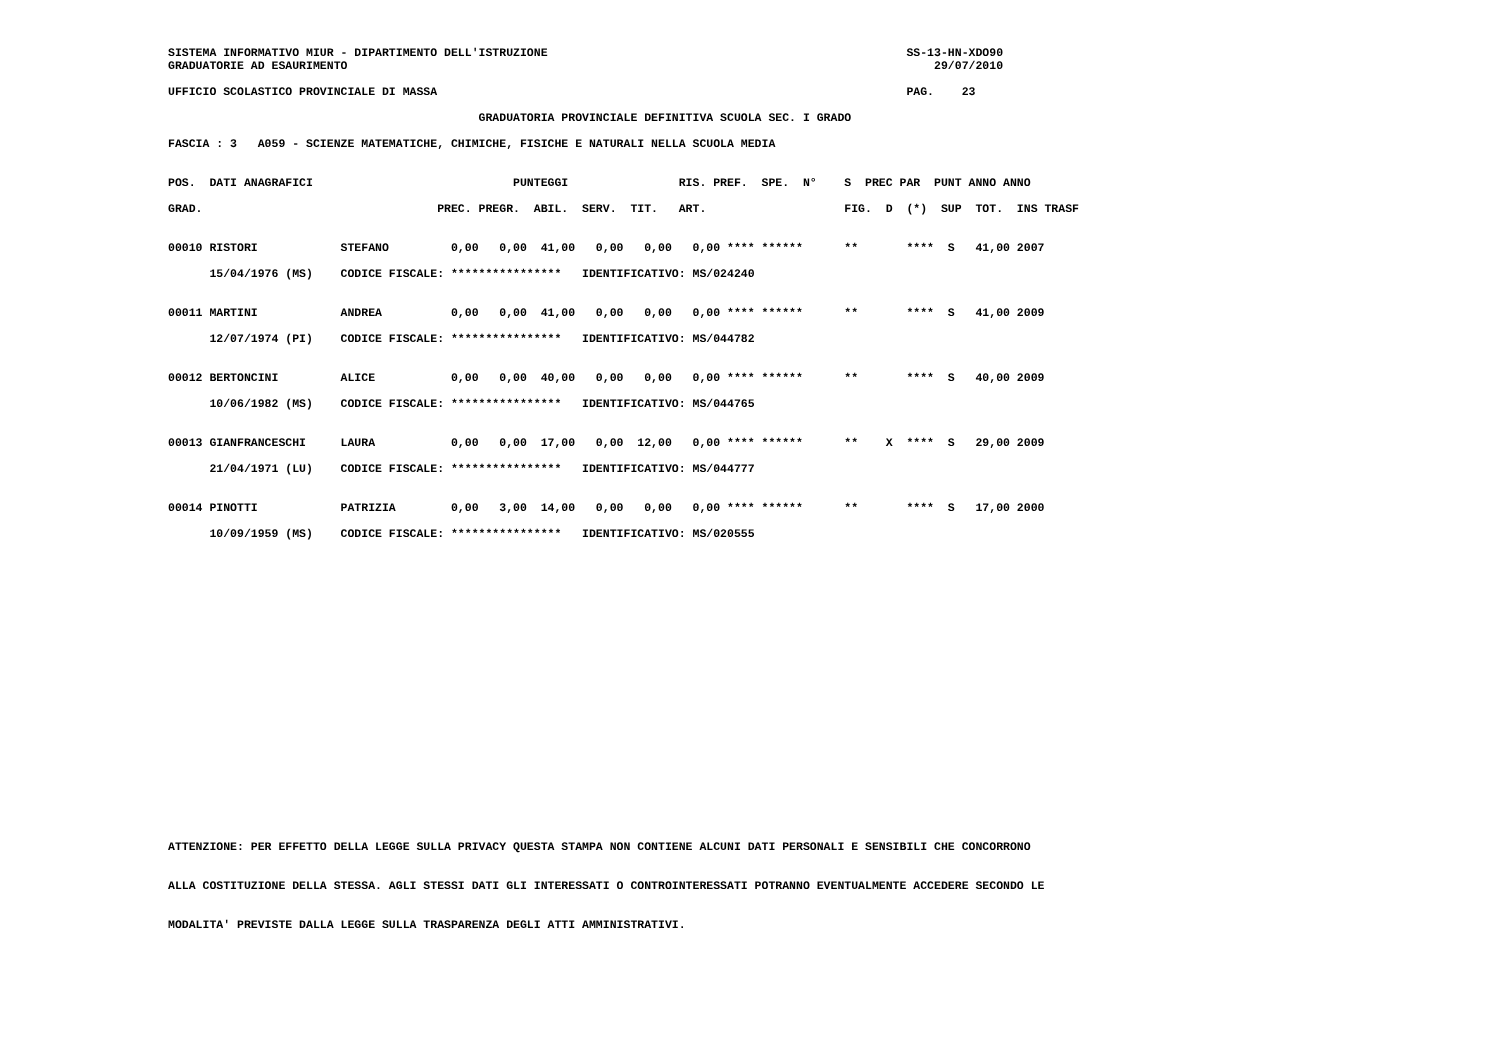SISTEMA INFORMATIVO MIUR - DIPARTIMENTO DELL'ISTRUZIONE                                                    SS-13-HN-XDO90
GRADUATORIE AD ESAURIMENTO                                                                                     29/07/2010

UFFICIO SCOLASTICO PROVINCIALE DI MASSA                                                                    PAG.    23

                                             GRADUATORIA PROVINCIALE DEFINITIVA SCUOLA SEC. I GRADO

FASCIA : 3   A059 - SCIENZE MATEMATICHE, CHIMICHE, FISICHE E NATURALI NELLA SCUOLA MEDIA


POS.  DATI ANAGRAFICI                             PUNTEGGI                RIS. PREF.  SPE.  N°    S  PREC PAR  PUNT ANNO ANNO

GRAD.                                  PREC. PREGR.  ABIL.  SERV.  TIT.   ART.                    FIG.  D  (*)  SUP  TOT.  INS TRASF


00010 RISTORI            STEFANO         0,00   0,00  41,00   0,00   0,00   0,00 **** ******      **       ****  S   41,00 2007

      15/04/1976 (MS)    CODICE FISCALE: ****************   IDENTIFICATIVO: MS/024240


00011 MARTINI            ANDREA          0,00   0,00  41,00   0,00   0,00   0,00 **** ******      **       ****  S   41,00 2009

      12/07/1974 (PI)    CODICE FISCALE: ****************   IDENTIFICATIVO: MS/044782


00012 BERTONCINI         ALICE           0,00   0,00  40,00   0,00   0,00   0,00 **** ******      **       ****  S   40,00 2009

      10/06/1982 (MS)    CODICE FISCALE: ****************   IDENTIFICATIVO: MS/044765


00013 GIANFRANCESCHI     LAURA           0,00   0,00  17,00   0,00  12,00   0,00 **** ******      **    X  ****  S   29,00 2009

      21/04/1971 (LU)    CODICE FISCALE: ****************   IDENTIFICATIVO: MS/044777


00014 PINOTTI            PATRIZIA        0,00   3,00  14,00   0,00   0,00   0,00 **** ******      **       ****  S   17,00 2000

      10/09/1959 (MS)    CODICE FISCALE: ****************   IDENTIFICATIVO: MS/020555
ATTENZIONE: PER EFFETTO DELLA LEGGE SULLA PRIVACY QUESTA STAMPA NON CONTIENE ALCUNI DATI PERSONALI E SENSIBILI CHE CONCORRONO


ALLA COSTITUZIONE DELLA STESSA. AGLI STESSI DATI GLI INTERESSATI O CONTROINTERESSATI POTRANNO EVENTUALMENTE ACCEDERE SECONDO LE


MODALITA' PREVISTE DALLA LEGGE SULLA TRASPARENZA DEGLI ATTI AMMINISTRATIVI.